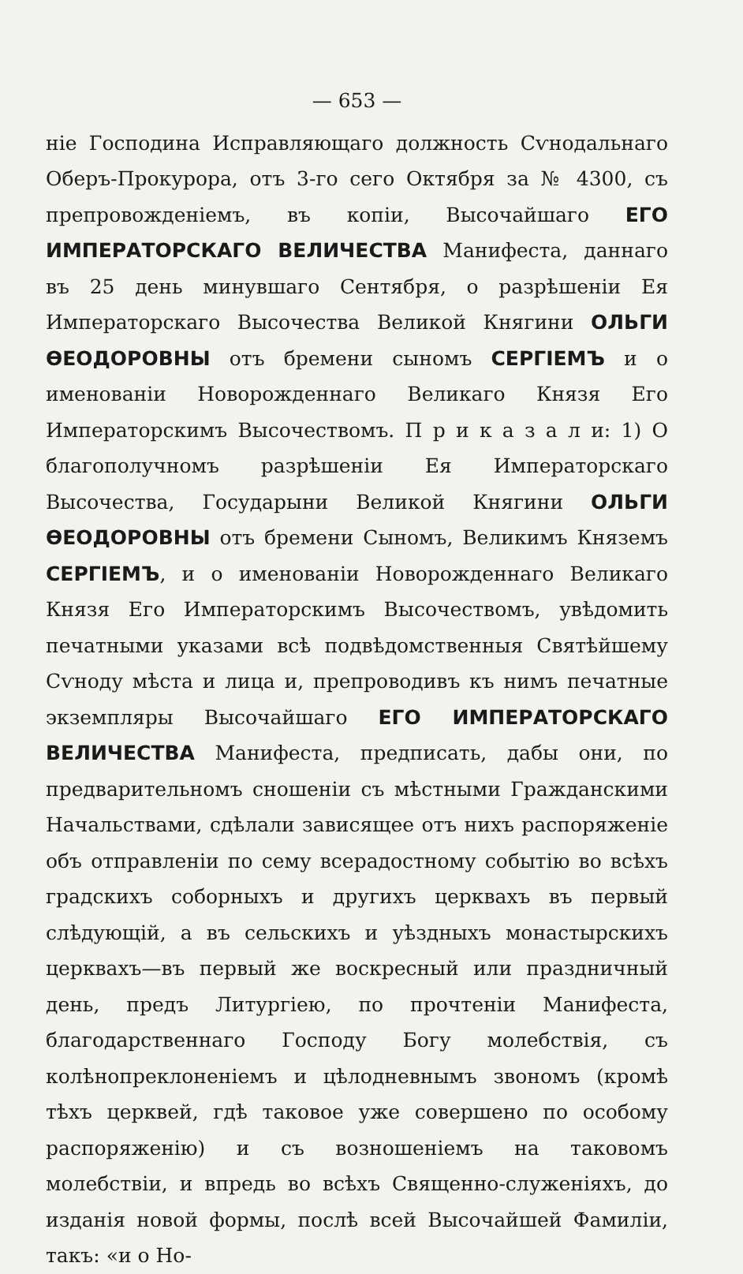— 653 —
ніе Господина Исправляющаго должность Сѵнодальнаго Оберъ-Прокурора, отъ 3-го сего Октября за № 4300, съ препровожденіемъ, въ копіи, Высочайшаго ЕГО ИМПЕРАТОРСКАГО ВЕЛИЧЕСТВА Манифеста, даннаго въ 25 день минувшаго Сентября, о разрѣшеніи Ея Императорскаго Высочества Великой Княгини ОЛЬГИ ѲЕОДОРОВНЫ отъ бремени сыномъ СЕРГІЕМЪ и о именованіи Новорожденнаго Великаго Князя Его Императорскимъ Высочествомъ. П р и к а з а л и: 1) О благополучномъ разрѣшеніи Ея Императорскаго Высочества, Государыни Великой Княгини ОЛЬГИ ѲЕОДОРОВНЫ отъ бремени Сыномъ, Великимъ Княземъ СЕРГІЕМЪ, и о именованіи Новорожденнаго Великаго Князя Его Императорскимъ Высочествомъ, увѣдомить печатными указами всѣ подвѣдомственныя Святѣйшему Сѵноду мѣста и лица и, препроводивъ къ нимъ печатные экземпляры Высочайшаго ЕГО ИМПЕРАТОРСКАГО ВЕЛИЧЕСТВА Манифеста, предписать, дабы они, по предварительномъ сношеніи съ мѣстными Гражданскими Начальствами, сдѣлали зависящее отъ нихъ распоряженіе объ отправленіи по сему всерадостному событію во всѣхъ градскихъ соборныхъ и другихъ церквахъ въ первый слѣдующій, а въ сельскихъ и уѣздныхъ монастырскихъ церквахъ—въ первый же воскресный или праздничный день, предъ Литургіею, по прочтеніи Манифеста, благодарственнаго Господу Богу молебствія, съ колѣнопреклоненіемъ и цѣлодневнымъ звономъ (кромѣ тѣхъ церквей, гдѣ таковое уже совершено по особому распоряженію) и съ возношеніемъ на таковомъ молебствіи, и впредь во всѣхъ Священно-служеніяхъ, до изданія новой формы, послѣ всей Высочайшей Фамиліи, такъ: «и о Но-